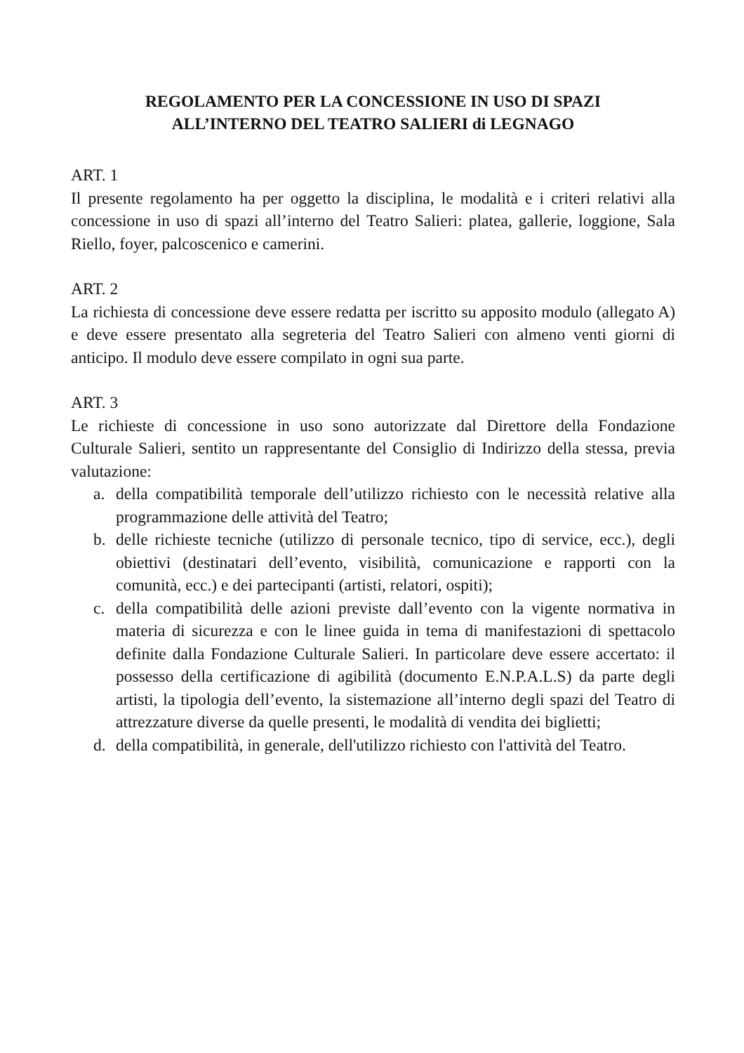REGOLAMENTO PER LA CONCESSIONE IN USO DI SPAZI
ALL’INTERNO DEL TEATRO SALIERI di LEGNAGO
ART. 1
Il presente regolamento ha per oggetto la disciplina, le modalità e i criteri relativi alla concessione in uso di spazi all’interno del Teatro Salieri: platea, gallerie, loggione, Sala Riello, foyer, palcoscenico e camerini.
ART. 2
La richiesta di concessione deve essere redatta per iscritto su apposito modulo (allegato A) e deve essere presentato alla segreteria del Teatro Salieri con almeno venti giorni di anticipo. Il modulo deve essere compilato in ogni sua parte.
ART. 3
Le richieste di concessione in uso sono autorizzate dal Direttore della Fondazione Culturale Salieri, sentito un rappresentante del Consiglio di Indirizzo della stessa, previa valutazione:
a. della compatibilità temporale dell’utilizzo richiesto con le necessità relative alla programmazione delle attività del Teatro;
b. delle richieste tecniche (utilizzo di personale tecnico, tipo di service, ecc.), degli obiettivi (destinatari dell’evento, visibilità, comunicazione e rapporti con la comunità, ecc.) e dei partecipanti (artisti, relatori, ospiti);
c. della compatibilità delle azioni previste dall’evento con la vigente normativa in materia di sicurezza e con le linee guida in tema di manifestazioni di spettacolo definite dalla Fondazione Culturale Salieri. In particolare deve essere accertato: il possesso della certificazione di agibilità (documento E.N.P.A.L.S) da parte degli artisti, la tipologia dell’evento, la sistemazione all’interno degli spazi del Teatro di attrezzature diverse da quelle presenti, le modalità di vendita dei biglietti;
d. della compatibilità, in generale, dell'utilizzo richiesto con l'attività del Teatro.